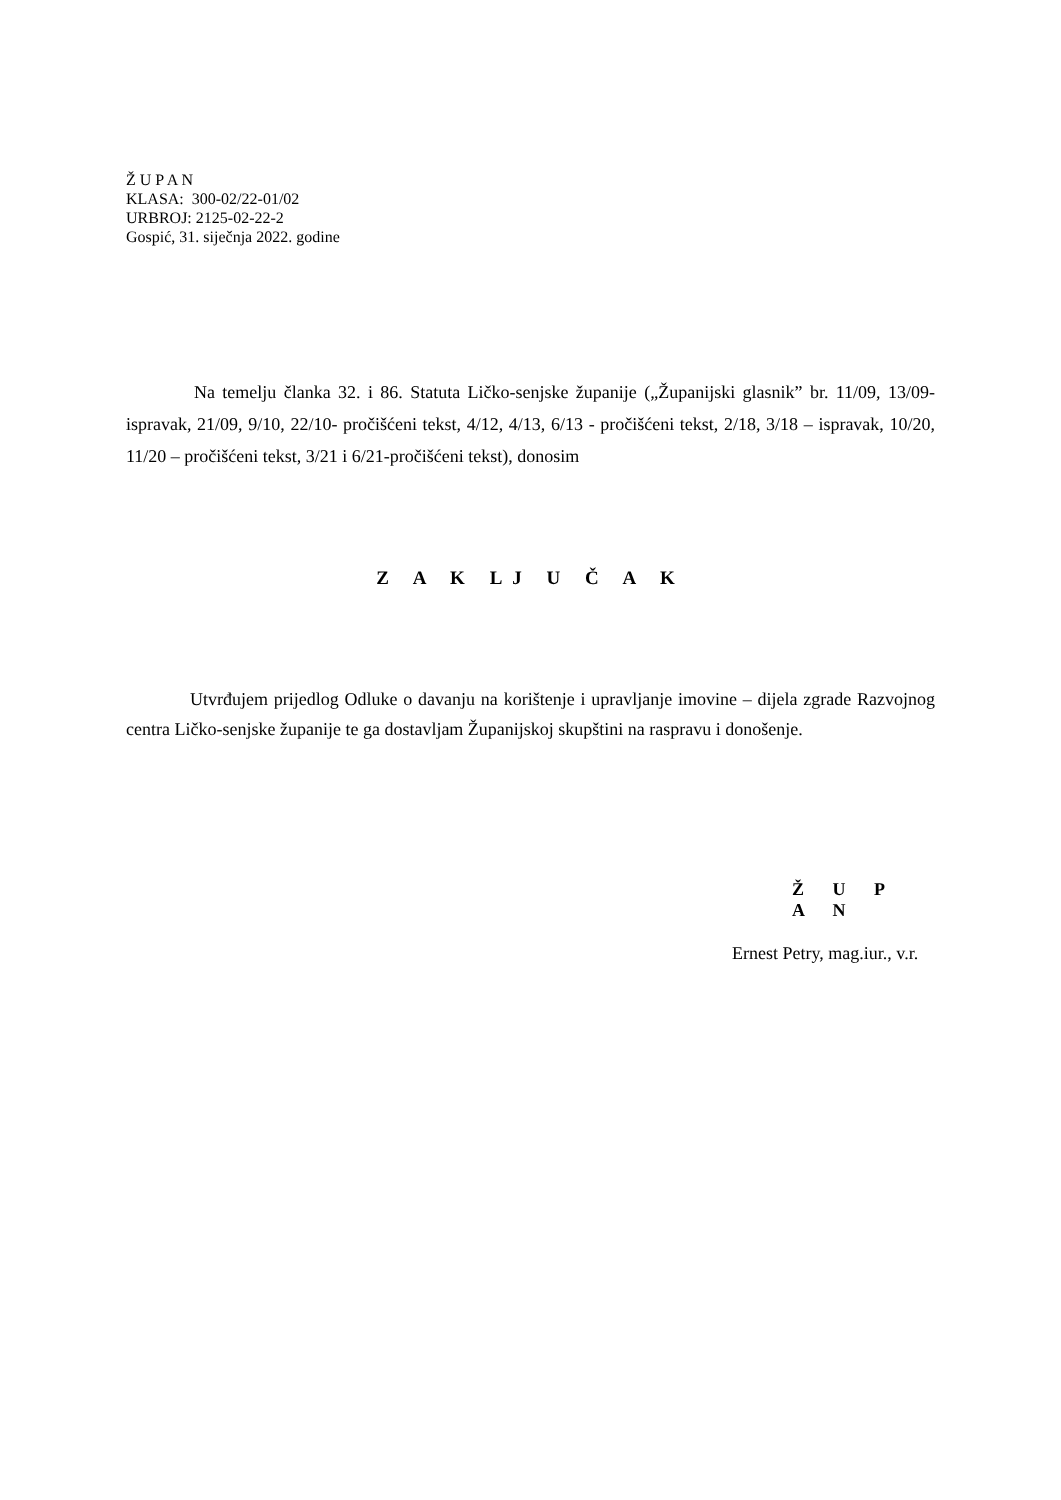Ž U P A N
KLASA: 300-02/22-01/02
URBROJ: 2125-02-22-2
Gospić, 31. siječnja 2022. godine
Na temelju članka 32. i 86. Statuta Ličko-senjske županije („Županijski glasnik” br. 11/09, 13/09- ispravak, 21/09, 9/10, 22/10- pročišćeni tekst, 4/12, 4/13, 6/13 - pročišćeni tekst, 2/18, 3/18 – ispravak, 10/20, 11/20 – pročišćeni tekst, 3/21 i 6/21-pročišćeni tekst), donosim
Z A K LJ U Č A K
Utvrđujem prijedlog Odluke o davanju na korištenje i upravljanje imovine – dijela zgrade Razvojnog centra Ličko-senjske županije te ga dostavljam Županijskoj skupštini na raspravu i donošenje.
Ž U P A N
Ernest Petry, mag.iur., v.r.